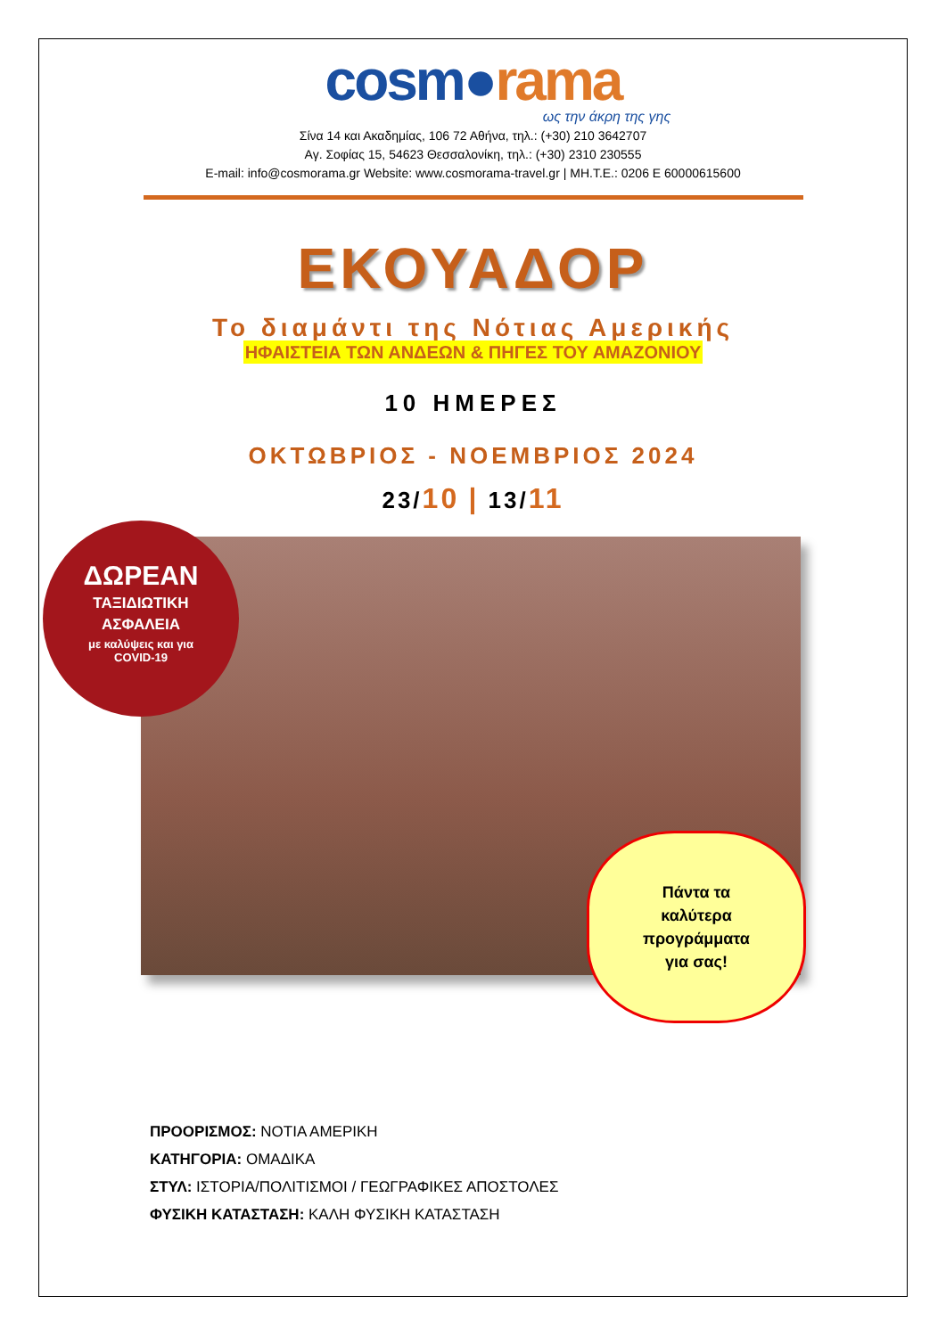cosm●rama
ως την άκρη της γης
Σίνα 14 και Ακαδημίας, 106 72 Αθήνα, τηλ.: (+30) 210 3642707
Αγ. Σοφίας 15, 54623 Θεσσαλονίκη, τηλ.: (+30) 2310 230555
E-mail: info@cosmorama.gr Website: www.cosmorama-travel.gr | ΜΗ.Τ.Ε.: 0206 Ε 60000615600
ΕΚΟΥΑΔΟΡ
Το διαμάντι της Νότιας Αμερικής
ΗΦΑΙΣΤΕΙΑ ΤΩΝ ΑΝΔΕΩΝ & ΠΗΓΕΣ ΤΟΥ ΑΜΑΖΟΝΙΟΥ
10 ΗΜΕΡΕΣ
ΟΚΤΩΒΡΙΟΣ - ΝΟΕΜΒΡΙΟΣ 2024
23/10 | 13/11
ΔΩΡΕΑΝ
ΤΑΞΙΔΙΩΤΙΚΗ
ΑΣΦΑΛΕΙΑ
με καλύψεις και για
COVID-19
Πάντα τα
καλύτερα
προγράμματα
για σας!
ΠΡΟΟΡΙΣΜΟΣ: ΝΟΤΙΑ ΑΜΕΡΙΚΗ
ΚΑΤΗΓΟΡΙΑ: ΟΜΑΔΙΚΑ
ΣΤΥΛ: ΙΣΤΟΡΙΑ/ΠΟΛΙΤΙΣΜΟΙ / ΓΕΩΓΡΑΦΙΚΕΣ ΑΠΟΣΤΟΛΕΣ
ΦΥΣΙΚΗ ΚΑΤΑΣΤΑΣΗ: ΚΑΛΗ ΦΥΣΙΚΗ ΚΑΤΑΣΤΑΣΗ